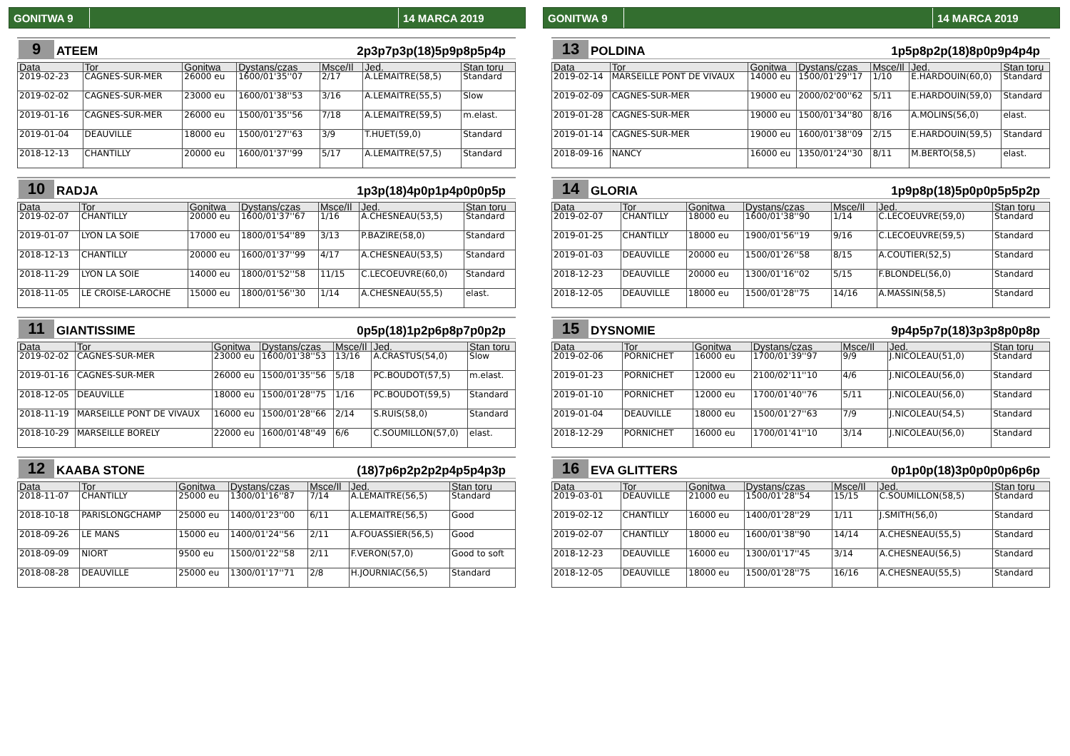GONITWA 9 14 MARCA 2019
9 ATEEM 2p3p7p3p(18)5p9p8p5p4p
| Data | Tor | Gonitwa | Dystans/czas | Msce/Il | Jed. | Stan toru |
| --- | --- | --- | --- | --- | --- | --- |
| 2019-02-23 | CAGNES-SUR-MER | 26000 eu | 1600/01'35''07 | 2/17 | A.LEMAITRE(58,5) | Standard |
| 2019-02-02 | CAGNES-SUR-MER | 23000 eu | 1600/01'38''53 | 3/16 | A.LEMAITRE(55,5) | Slow |
| 2019-01-16 | CAGNES-SUR-MER | 26000 eu | 1500/01'35''56 | 7/18 | A.LEMAITRE(59,5) | m.elast. |
| 2019-01-04 | DEAUVILLE | 18000 eu | 1500/01'27''63 | 3/9 | T.HUET(59,0) | Standard |
| 2018-12-13 | CHANTILLY | 20000 eu | 1600/01'37''99 | 5/17 | A.LEMAITRE(57,5) | Standard |
10 RADJA 1p3p(18)4p0p1p4p0p0p5p
| Data | Tor | Gonitwa | Dystans/czas | Msce/Il | Jed. | Stan toru |
| --- | --- | --- | --- | --- | --- | --- |
| 2019-02-07 | CHANTILLY | 20000 eu | 1600/01'37''67 | 1/16 | A.CHESNEAU(53,5) | Standard |
| 2019-01-07 | LYON LA SOIE | 17000 eu | 1800/01'54''89 | 3/13 | P.BAZIRE(58,0) | Standard |
| 2018-12-13 | CHANTILLY | 20000 eu | 1600/01'37''99 | 4/17 | A.CHESNEAU(53,5) | Standard |
| 2018-11-29 | LYON LA SOIE | 14000 eu | 1800/01'52''58 | 11/15 | C.LECOEUVRE(60,0) | Standard |
| 2018-11-05 | LE CROISE-LAROCHE | 15000 eu | 1800/01'56''30 | 1/14 | A.CHESNEAU(55,5) | elast. |
11 GIANTISSIME 0p5p(18)1p2p6p8p7p0p2p
| Data | Tor | Gonitwa | Dystans/czas | Msce/Il | Jed. | Stan toru |
| --- | --- | --- | --- | --- | --- | --- |
| 2019-02-02 | CAGNES-SUR-MER | 23000 eu | 1600/01'38''53 | 13/16 | A.CRASTUS(54,0) | Slow |
| 2019-01-16 | CAGNES-SUR-MER | 26000 eu | 1500/01'35''56 | 5/18 | PC.BOUDOT(57,5) | m.elast. |
| 2018-12-05 | DEAUVILLE | 18000 eu | 1500/01'28''75 | 1/16 | PC.BOUDOT(59,5) | Standard |
| 2018-11-19 | MARSEILLE PONT DE VIVAUX | 16000 eu | 1500/01'28''66 | 2/14 | S.RUIS(58,0) | Standard |
| 2018-10-29 | MARSEILLE BORELY | 22000 eu | 1600/01'48''49 | 6/6 | C.SOUMILLON(57,0) | elast. |
12 KAABA STONE (18)7p6p2p2p2p4p5p4p3p
| Data | Tor | Gonitwa | Dystans/czas | Msce/Il | Jed. | Stan toru |
| --- | --- | --- | --- | --- | --- | --- |
| 2018-11-07 | CHANTILLY | 25000 eu | 1300/01'16''87 | 7/14 | A.LEMAITRE(56,5) | Standard |
| 2018-10-18 | PARISLONGCHAMP | 25000 eu | 1400/01'23''00 | 6/11 | A.LEMAITRE(56,5) | Good |
| 2018-09-26 | LE MANS | 15000 eu | 1400/01'24''56 | 2/11 | A.FOUASSIER(56,5) | Good |
| 2018-09-09 | NIORT | 9500 eu | 1500/01'22''58 | 2/11 | F.VERON(57,0) | Good to soft |
| 2018-08-28 | DEAUVILLE | 25000 eu | 1300/01'17''71 | 2/8 | H.JOURNIAC(56,5) | Standard |
GONITWA 9 14 MARCA 2019
13 POLDINA 1p5p8p2p(18)8p0p9p4p4p
| Data | Tor | Gonitwa | Dystans/czas | Msce/Il | Jed. | Stan toru |
| --- | --- | --- | --- | --- | --- | --- |
| 2019-02-14 | MARSEILLE PONT DE VIVAUX | 14000 eu | 1500/01'29''17 | 1/10 | E.HARDOUIN(60,0) | Standard |
| 2019-02-09 | CAGNES-SUR-MER | 19000 eu | 2000/02'00''62 | 5/11 | E.HARDOUIN(59,0) | Standard |
| 2019-01-28 | CAGNES-SUR-MER | 19000 eu | 1500/01'34''80 | 8/16 | A.MOLINS(56,0) | elast. |
| 2019-01-14 | CAGNES-SUR-MER | 19000 eu | 1600/01'38''09 | 2/15 | E.HARDOUIN(59,5) | Standard |
| 2018-09-16 | NANCY | 16000 eu | 1350/01'24''30 | 8/11 | M.BERTO(58,5) | elast. |
14 GLORIA 1p9p8p(18)5p0p0p5p5p2p
| Data | Tor | Gonitwa | Dystans/czas | Msce/Il | Jed. | Stan toru |
| --- | --- | --- | --- | --- | --- | --- |
| 2019-02-07 | CHANTILLY | 18000 eu | 1600/01'38''90 | 1/14 | C.LECOEUVRE(59,0) | Standard |
| 2019-01-25 | CHANTILLY | 18000 eu | 1900/01'56''19 | 9/16 | C.LECOEUVRE(59,5) | Standard |
| 2019-01-03 | DEAUVILLE | 20000 eu | 1500/01'26''58 | 8/15 | A.COUTIER(52,5) | Standard |
| 2018-12-23 | DEAUVILLE | 20000 eu | 1300/01'16''02 | 5/15 | F.BLONDEL(56,0) | Standard |
| 2018-12-05 | DEAUVILLE | 18000 eu | 1500/01'28''75 | 14/16 | A.MASSIN(58,5) | Standard |
15 DYSNOMIE 9p4p5p7p(18)3p3p8p0p8p
| Data | Tor | Gonitwa | Dystans/czas | Msce/Il | Jed. | Stan toru |
| --- | --- | --- | --- | --- | --- | --- |
| 2019-02-06 | PORNICHET | 16000 eu | 1700/01'39''97 | 9/9 | J.NICOLEAU(51,0) | Standard |
| 2019-01-23 | PORNICHET | 12000 eu | 2100/02'11''10 | 4/6 | J.NICOLEAU(56,0) | Standard |
| 2019-01-10 | PORNICHET | 12000 eu | 1700/01'40''76 | 5/11 | J.NICOLEAU(56,0) | Standard |
| 2019-01-04 | DEAUVILLE | 18000 eu | 1500/01'27''63 | 7/9 | J.NICOLEAU(54,5) | Standard |
| 2018-12-29 | PORNICHET | 16000 eu | 1700/01'41''10 | 3/14 | J.NICOLEAU(56,0) | Standard |
16 EVA GLITTERS 0p1p0p(18)3p0p0p0p6p6p
| Data | Tor | Gonitwa | Dystans/czas | Msce/Il | Jed. | Stan toru |
| --- | --- | --- | --- | --- | --- | --- |
| 2019-03-01 | DEAUVILLE | 21000 eu | 1500/01'28''54 | 15/15 | C.SOUMILLON(58,5) | Standard |
| 2019-02-12 | CHANTILLY | 16000 eu | 1400/01'28''29 | 1/11 | J.SMITH(56,0) | Standard |
| 2019-02-07 | CHANTILLY | 18000 eu | 1600/01'38''90 | 14/14 | A.CHESNEAU(55,5) | Standard |
| 2018-12-23 | DEAUVILLE | 16000 eu | 1300/01'17''45 | 3/14 | A.CHESNEAU(56,5) | Standard |
| 2018-12-05 | DEAUVILLE | 18000 eu | 1500/01'28''75 | 16/16 | A.CHESNEAU(55,5) | Standard |